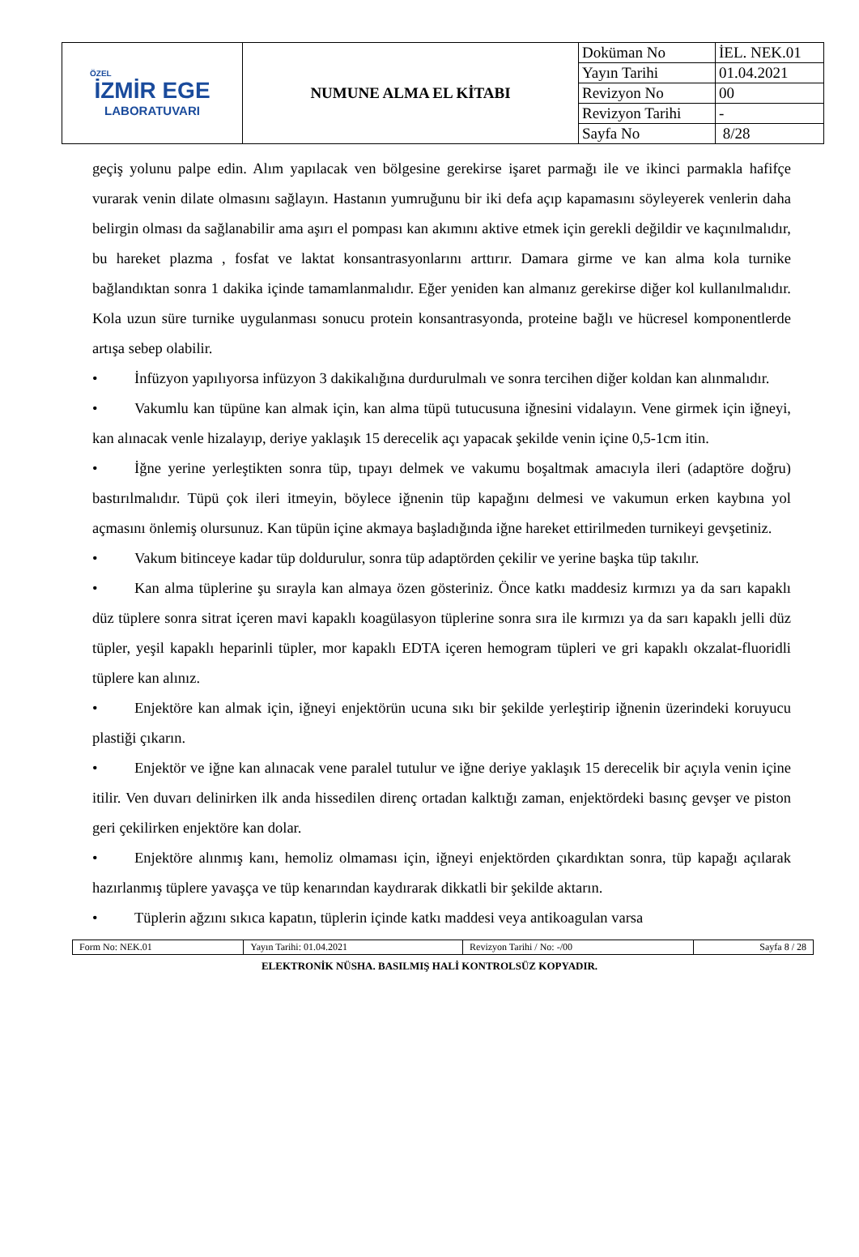| ÖZEL İZMİR EGE LABORATUVARI | NUMUNE ALMA EL KİTABI | Doküman No | İEL. NEK.01 |
| | | Yayın Tarihi | 01.04.2021 |
| | | Revizyon No | 00 |
| | | Revizyon Tarihi | - |
| | | Sayfa No | 8/28 |
geçiş yolunu palpe edin. Alım yapılacak ven bölgesine gerekirse işaret parmağı ile ve ikinci parmakla hafifçe vurarak venin dilate olmasını sağlayın. Hastanın yumruğunu bir iki defa açıp kapamasını söyleyerek venlerin daha belirgin olması da sağlanabilir ama aşırı el pompası kan akımını aktive etmek için gerekli değildir ve kaçınılmalıdır, bu hareket plazma , fosfat ve laktat konsantrasyonlarını arttırır. Damara girme ve kan alma kola turnike bağlandıktan sonra 1 dakika içinde tamamlanmalıdır. Eğer yeniden kan almanız gerekirse diğer kol kullanılmalıdır. Kola uzun süre turnike uygulanması sonucu protein konsantrasyonda, proteine bağlı ve hücresel komponentlerde artışa sebep olabilir.
• İnfüzyon yapılıyorsa infüzyon 3 dakikalığına durdurulmalı ve sonra tercihen diğer koldan kan alınmalıdır.
• Vakumlu kan tüpüne kan almak için, kan alma tüpü tutucusuna iğnesini vidalayın. Vene girmek için iğneyi, kan alınacak venle hizalayıp, deriye yaklaşık 15 derecelik açı yapacak şekilde venin içine 0,5-1cm itin.
• İğne yerine yerleştikten sonra tüp, tıpayı delmek ve vakumu boşaltmak amacıyla ileri (adaptöre doğru) bastırılmalıdır. Tüpü çok ileri itmeyin, böylece iğnenin tüp kapağını delmesi ve vakumun erken kaybına yol açmasını önlemiş olursunuz. Kan tüpün içine akmaya başladığında iğne hareket ettirilmeden turnikeyi gevşetiniz.
• Vakum bitinceye kadar tüp doldurulur, sonra tüp adaptörden çekilir ve yerine başka tüp takılır.
• Kan alma tüplerine şu sırayla kan almaya özen gösteriniz. Önce katkı maddesiz kırmızı ya da sarı kapaklı düz tüplere sonra sitrat içeren mavi kapaklı koagülasyon tüplerine sonra sıra ile kırmızı ya da sarı kapaklı jelli düz tüpler, yeşil kapaklı heparinli tüpler, mor kapaklı EDTA içeren hemogram tüpleri ve gri kapaklı okzalat-fluoridli tüplere kan alınız.
• Enjektöre kan almak için, iğneyi enjektörün ucuna sıkı bir şekilde yerleştirip iğnenin üzerindeki koruyucu plastiği çıkarın.
• Enjektör ve iğne kan alınacak vene paralel tutulur ve iğne deriye yaklaşık 15 derecelik bir açıyla venin içine itilir. Ven duvarı delinirken ilk anda hissedilen direnç ortadan kalktığı zaman, enjektördeki basınç gevşer ve piston geri çekilirken enjektöre kan dolar.
• Enjektöre alınmış kanı, hemoliz olmaması için, iğneyi enjektörden çıkardıktan sonra, tüp kapağı açılarak hazırlanmış tüplere yavaşça ve tüp kenarından kaydırarak dikkatli bir şekilde aktarın.
• Tüplerin ağzını sıkıca kapatın, tüplerin içinde katkı maddesi veya antikoagulan varsa
| Form No: NEK.01 | Yayın Tarihi: 01.04.2021 | Revizyon Tarihi / No: -/00 | Sayfa 8 / 28 |
ELEKTRONİK NÜSHA. BASILMIŞ HALİ KONTROLSÜZ KOPYADIR.